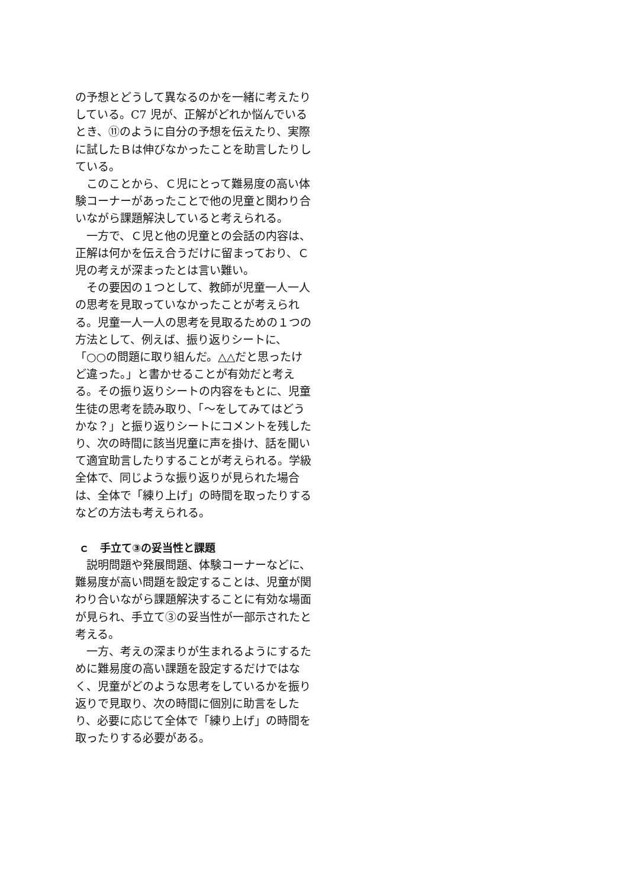の予想とどうして異なるのかを一緒に考えたりしている。C7 児が、正解がどれか悩んでいるとき、⑪のように自分の予想を伝えたり、実際に試したＢは伸びなかったことを助言したりしている。
このことから、Ｃ児にとって難易度の高い体験コーナーがあったことで他の児童と関わり合いながら課題解決していると考えられる。
一方で、Ｃ児と他の児童との会話の内容は、正解は何かを伝え合うだけに留まっており、Ｃ児の考えが深まったとは言い難い。
その要因の１つとして、教師が児童一人一人の思考を見取っていなかったことが考えられる。児童一人一人の思考を見取るための１つの方法として、例えば、振り返りシートに、「○○の問題に取り組んだ。△△だと思ったけど違った。」と書かせることが有効だと考える。その振り返りシートの内容をもとに、児童生徒の思考を読み取り、「～をしてみてはどうかな？」と振り返りシートにコメントを残したり、次の時間に該当児童に声を掛け、話を聞いて適宜助言したりすることが考えられる。学級全体で、同じような振り返りが見られた場合は、全体で「練り上げ」の時間を取ったりするなどの方法も考えられる。
ｃ　手立て③の妥当性と課題
説明問題や発展問題、体験コーナーなどに、難易度が高い問題を設定することは、児童が関わり合いながら課題解決することに有効な場面が見られ、手立て③の妥当性が一部示されたと考える。
一方、考えの深まりが生まれるようにするために難易度の高い課題を設定するだけではなく、児童がどのような思考をしているかを振り返りで見取り、次の時間に個別に助言をしたり、必要に応じて全体で「練り上げ」の時間を取ったりする必要がある。